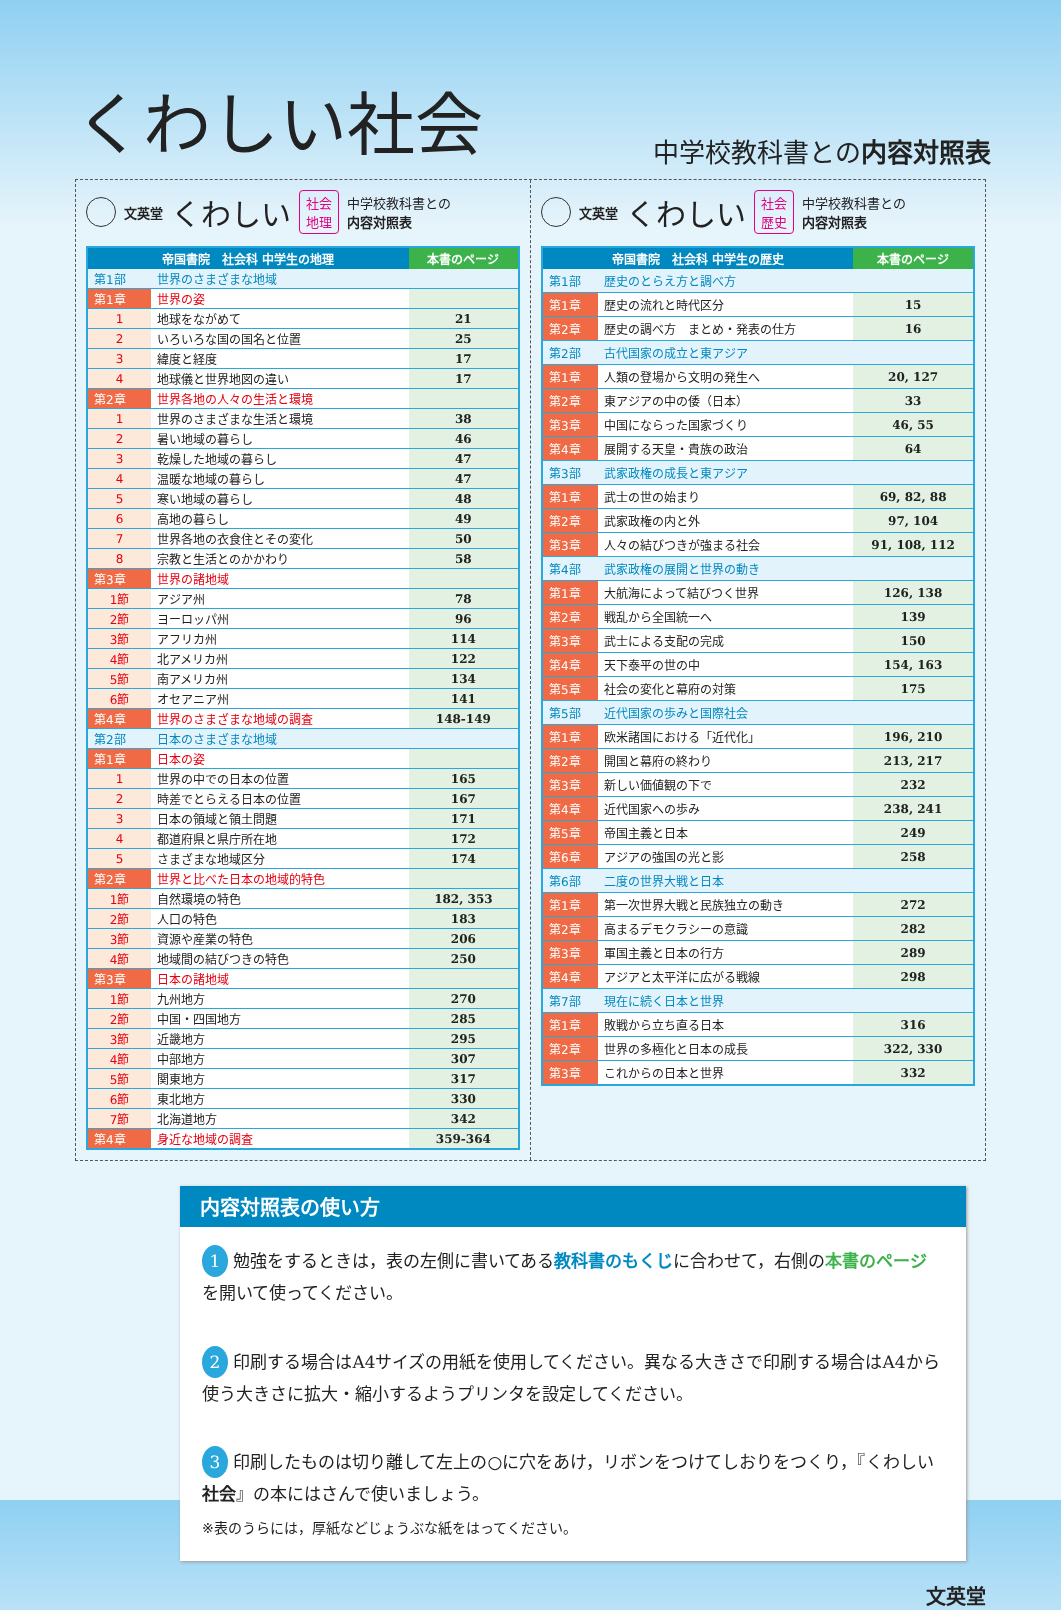くわしい社会
中学校教科書との内容対照表
文英堂 くわしい 社会
地理 中学校教科書との
内容対照表
| 帝国書院 社会科 中学生の地理 | | 本書のページ |
| --- | --- | --- |
| 第1部 | 世界のさまざまな地域 | |
| 第1章 | 世界の姿 | |
| 1 | 地球をながめて | 21 |
| 2 | いろいろな国の国名と位置 | 25 |
| 3 | 緯度と経度 | 17 |
| 4 | 地球儀と世界地図の違い | 17 |
| 第2章 | 世界各地の人々の生活と環境 | |
| 1 | 世界のさまざまな生活と環境 | 38 |
| 2 | 暑い地域の暮らし | 46 |
| 3 | 乾燥した地域の暮らし | 47 |
| 4 | 温暖な地域の暮らし | 47 |
| 5 | 寒い地域の暮らし | 48 |
| 6 | 高地の暮らし | 49 |
| 7 | 世界各地の衣食住とその変化 | 50 |
| 8 | 宗教と生活とのかかわり | 58 |
| 第3章 | 世界の諸地域 | |
| 1節 | アジア州 | 78 |
| 2節 | ヨーロッパ州 | 96 |
| 3節 | アフリカ州 | 114 |
| 4節 | 北アメリカ州 | 122 |
| 5節 | 南アメリカ州 | 134 |
| 6節 | オセアニア州 | 141 |
| 第4章 | 世界のさまざまな地域の調査 | 148-149 |
| 第2部 | 日本のさまざまな地域 | |
| 第1章 | 日本の姿 | |
| 1 | 世界の中での日本の位置 | 165 |
| 2 | 時差でとらえる日本の位置 | 167 |
| 3 | 日本の領域と領土問題 | 171 |
| 4 | 都道府県と県庁所在地 | 172 |
| 5 | さまざまな地域区分 | 174 |
| 第2章 | 世界と比べた日本の地域的特色 | |
| 1節 | 自然環境の特色 | 182, 353 |
| 2節 | 人口の特色 | 183 |
| 3節 | 資源や産業の特色 | 206 |
| 4節 | 地域間の結びつきの特色 | 250 |
| 第3章 | 日本の諸地域 | |
| 1節 | 九州地方 | 270 |
| 2節 | 中国・四国地方 | 285 |
| 3節 | 近畿地方 | 295 |
| 4節 | 中部地方 | 307 |
| 5節 | 関東地方 | 317 |
| 6節 | 東北地方 | 330 |
| 7節 | 北海道地方 | 342 |
| 第4章 | 身近な地域の調査 | 359-364 |
文英堂 くわしい 社会
歴史 中学校教科書との
内容対照表
| 帝国書院 社会科 中学生の歴史 | | 本書のページ |
| --- | --- | --- |
| 第1部 | 歴史のとらえ方と調べ方 | |
| 第1章 | 歴史の流れと時代区分 | 15 |
| 第2章 | 歴史の調べ方 まとめ・発表の仕方 | 16 |
| 第2部 | 古代国家の成立と東アジア | |
| 第1章 | 人類の登場から文明の発生へ | 20, 127 |
| 第2章 | 東アジアの中の倭（日本） | 33 |
| 第3章 | 中国にならった国家づくり | 46, 55 |
| 第4章 | 展開する天皇・貴族の政治 | 64 |
| 第3部 | 武家政権の成長と東アジア | |
| 第1章 | 武士の世の始まり | 69, 82, 88 |
| 第2章 | 武家政権の内と外 | 97, 104 |
| 第3章 | 人々の結びつきが強まる社会 | 91, 108, 112 |
| 第4部 | 武家政権の展開と世界の動き | |
| 第1章 | 大航海によって結びつく世界 | 126, 138 |
| 第2章 | 戦乱から全国統一へ | 139 |
| 第3章 | 武士による支配の完成 | 150 |
| 第4章 | 天下泰平の世の中 | 154, 163 |
| 第5章 | 社会の変化と幕府の対策 | 175 |
| 第5部 | 近代国家の歩みと国際社会 | |
| 第1章 | 欧米諸国における「近代化」 | 196, 210 |
| 第2章 | 開国と幕府の終わり | 213, 217 |
| 第3章 | 新しい価値観の下で | 232 |
| 第4章 | 近代国家への歩み | 238, 241 |
| 第5章 | 帝国主義と日本 | 249 |
| 第6章 | アジアの強国の光と影 | 258 |
| 第6部 | 二度の世界大戦と日本 | |
| 第1章 | 第一次世界大戦と民族独立の動き | 272 |
| 第2章 | 高まるデモクラシーの意識 | 282 |
| 第3章 | 軍国主義と日本の行方 | 289 |
| 第4章 | アジアと太平洋に広がる戦線 | 298 |
| 第7部 | 現在に続く日本と世界 | |
| 第1章 | 敗戦から立ち直る日本 | 316 |
| 第2章 | 世界の多極化と日本の成長 | 322, 330 |
| 第3章 | これからの日本と世界 | 332 |
内容対照表の使い方
1 勉強をするときは，表の左側に書いてある教科書のもくじに合わせて，右側の本書のページを開いて使ってください。
2 印刷する場合はA4サイズの用紙を使用してください。異なる大きさで印刷する場合はA4から使う大きさに拡大・縮小するようプリンタを設定してください。
3 印刷したものは切り離して左上の○に穴をあけ，リボンをつけてしおりをつくり，『くわしい 社会』の本にはさんで使いましょう。
※表のうらには，厚紙などじょうぶな紙をはってください。
文英堂